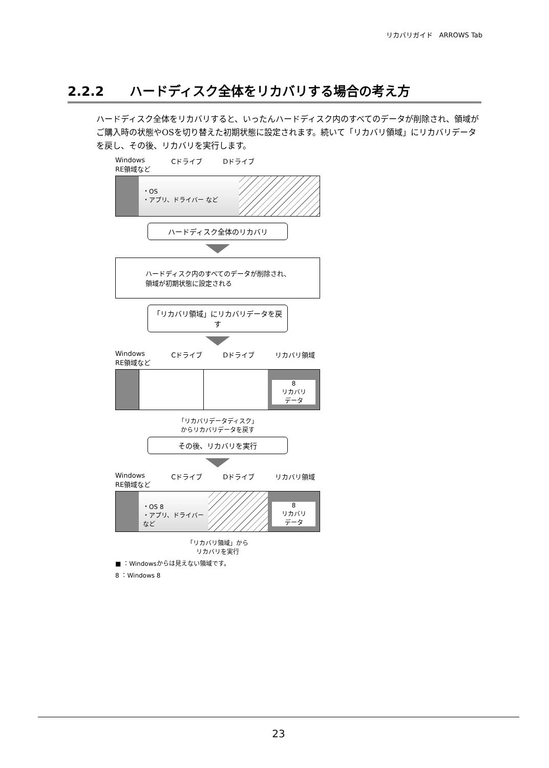リカバリガイド　ARROWS Tab
2.2.2　　ハードディスク全体をリカバリする場合の考え方
ハードディスク全体をリカバリすると、いったんハードディスク内のすべてのデータが削除され、領域がご購入時の状態やOSを切り替えた初期状態に設定されます。続いて「リカバリ領域」にリカバリデータを戻し、その後、リカバリを実行します。
Windows
RE領域など Cドライブ Dドライブ
・OS
・アプリ、ドライバー など
ハードディスク全体のリカバリ
ハードディスク内のすべてのデータが削除され、
領域が初期状態に設定される
「リカバリ領域」にリカバリデータを戻す
Windows
RE領域など Cドライブ Dドライブ リカバリ領域
8
リカバリ
データ
「リカバリデータディスク」
からリカバリデータを戻す
その後、リカバリを実行
Windows
RE領域など Cドライブ Dドライブ リカバリ領域
・OS 8
・アプリ、ドライバー など
8
リカバリ
データ
「リカバリ領域」から
リカバリを実行
■ ：Windowsからは見えない領域です。
8 ：Windows 8
23